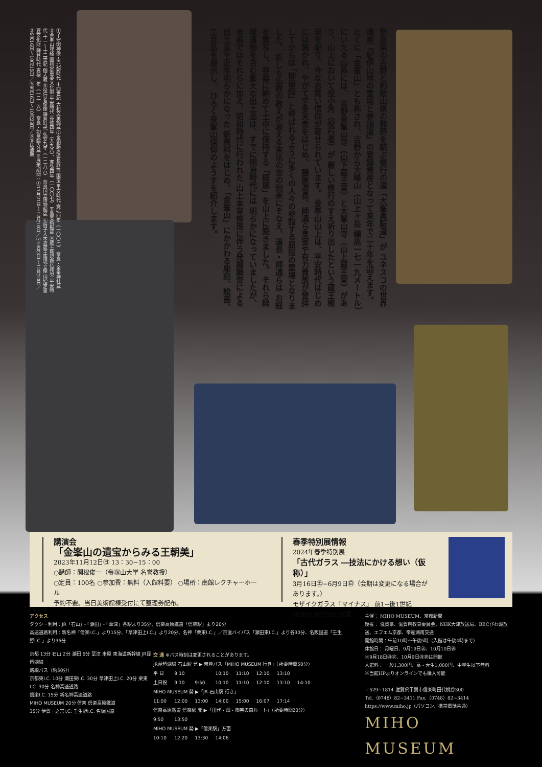奈良県の吉野と和歌山県の熊野を結ぶ修行の道「大峯奥駈道」が ユネスコの世界遺産『紀伊山地の霊場と参詣道』の登録資産となって来年で二十年を迎えます。 とくに「金峯山」とも称され、吉野から大峰山（山上ヶ岳 標高一七一九メートル）にいたる山系には、 吉野金峯山寺（山下蔵王堂）と大峯山寺（山上蔵王堂）があり、山上において役小角（役行者）が 厳しい修行のすえ祈り出したという蔵王権現を祀り、今なお篤い信仰が寄せられています。 金峯山山上は、平安時代はじめには開かれ、やがて宇多天皇をはじめ、 藤原道長、師通ら皇室や有力貴族が登拝してからは 「御嶽詣」と呼ばれるように多くの人々の参詣する屈指の霊場となりました。 折しも仏教の教えが衰える末法の世の到来にそなえ、道長・師通らは お経を書写し、容器に納めて土中に保持する「経塚」を山上に築きました。 それら経塚遺物を含む膨大な出土品は、すでに明治時代には 明らかになっていましたが、本展ではそれらに加え、昭和時代に行われた 山上本堂修理に伴う発掘調査による出土品や近年明らかになった 新資料をはじめ、「金峯山」にかかわる彫刻、絵画、工芸品を展示し、 ひろく金峯山信仰のようすを紹介します。
①子守明神像 南北朝時代 十四世紀 大和文華館蔵 ②金銅藤原道長経筒 国宝 平安時代 寛弘四年（一〇〇七） 奈良・金峯神社蔵 ③金峯山埋経 国指定重要文化財 平安時代 長徳四年（九九八）、寛弘四年（一〇〇七） 五島美術館蔵 ④蔵王権現懸仏残欠 平安時代 十一〜十二世紀 個人蔵 ⑤役行者倚像 鎌倉時代 弘安九年（一二八六） 奈良国立博物館蔵 ⑥厨子入木造蔵王権現立像 国指定重要文化財 鎌倉時代 嘉禄二年（一二二六） 奈良・如意輪寺蔵 ※展示期間：①11月21日〜12月10日／②10月3日〜12月10日／③9月16日〜10月15日／⑥9月16日〜10月29日／④⑤は通期
講演会
「金峯山の遺宝からみる王朝美」
2023年11月12日㊐ 13：30−15：00
○講師：関根俊一（帝塚山大学 名誉教授）
○定員：100名 ○参加費：無料（入館料要） ○場所：南館レクチャーホール
予約不要。当日美術館棟受付にて整理券配布。
春季特別展情報
2024年春季特別展
「古代ガラス ―技法にかける想い（仮称）」
3月16日㊏−6月9日㊐（会期は変更になる場合があります。）
モザイクガラス「マイナス」 前1−後1世紀
MIHO MUSEUM蔵
アクセス
タクシー利用：JR「石山」・「瀬田」・「草津」各駅より35分、信楽高原鐵道「信楽駅」より20分
高速道路利用：新名神「信楽I.C.」より15分、「草津田上I.C.」より20分、名神「栗東I.C.」／京滋バイパス「瀬田東I.C.」より各30分、名阪国道「壬生野I.C.」より35分
京都 13分 石山 2分 瀬田 6分 草津 米原 東海道新幹線 JR琵琶湖線
路線バス（約50分）
京都東I.C. 10分 瀬田東I.C. 30分 草津田上I.C. 20分 栗東I.C. 30分 名神高速道路
信楽I.C. 15分 新名神高速道路
MIHO MUSEUM 20分 信楽 信楽高原鐵道
35分 伊賀一之宮I.C. 壬生野I.C. 名阪国道
| 交 通 ※バス時刻は変更されることがあります。 | | | | | | | |
| JR琵琶湖線 石山駅 発 ▶ 帝産バス「MIHO MUSEUM 行き」（所要時間50分） | | | | | | | |
| 平 日 | 9:10 | | 10:10 | 11:10 | 12:10 | 13:10 | |
| 土日祝 | 9:10 | 9:50 | 10:10 | 11:10 | 12:10 | 13:10 | 14:10 |
| MIHO MUSEUM 発 ▶「JR 石山駅 行き」 | | | | | | | |
| 11:00 | 12:00 | 13:00 | 14:00 | 15:00 | 16:07 | 17:14 | |
| 信楽高原鐵道 信楽駅 発 ▶「田代・畑・陶芸の森ルート」（所要時間20分） | | | | | | | |
| 9:50 | 13:50 | | | | | | |
| MIHO MUSEUM 発 ▶「信楽駅」方面 | | | | | | | |
| 10:10 | 12:20 | 13:30 | 14:06 | | | | |
主催： MIHO MUSEUM、京都新聞
後援： 滋賀県、滋賀県教育委員会、NHK大津放送局、BBCびわ湖放送、エフエム京都、帝産湖南交通
開館時間：午前10時〜午後5時（入館は午後4時まで）
休館日： 月曜日、9月19日㊋、10月10日㊋
※9月18日㊊㊗、10月9日㊊㊗は開館
入館料： 一般1,300円、高・大生1,000円、中学生以下無料
※当館HPよりオンラインでも購入可能
〒529−1814 滋賀県甲賀市信楽町田代桃谷300
Tel.（0748）82−3411 Fax.（0748）82−3414
https://www.miho.jp（パソコン、携帯電話共通）
MIHO MUSEUM